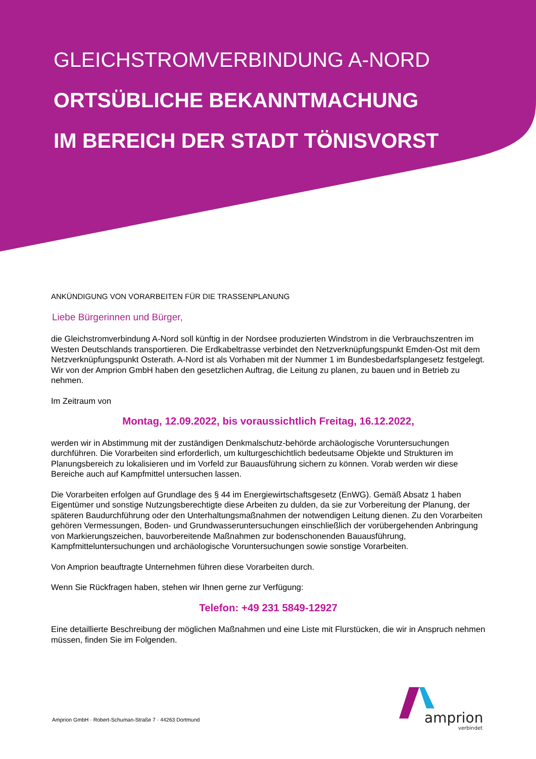GLEICHSTROMVERBINDUNG A-NORD
ORTSÜBLICHE BEKANNTMACHUNG
IM BEREICH DER STADT TÖNISVORST
ANKÜNDIGUNG VON VORARBEITEN FÜR DIE TRASSENPLANUNG
Liebe Bürgerinnen und Bürger,
die Gleichstromverbindung A-Nord soll künftig in der Nordsee produzierten Windstrom in die Verbrauchszentren im Westen Deutschlands transportieren. Die Erdkabeltrasse verbindet den Netzverknüpfungspunkt Emden-Ost mit dem Netzverknüpfungspunkt Osterath. A-Nord ist als Vorhaben mit der Nummer 1 im Bundesbedarfsplangesetz festgelegt. Wir von der Amprion GmbH haben den gesetzlichen Auftrag, die Leitung zu planen, zu bauen und in Betrieb zu nehmen.
Im Zeitraum von
Montag, 12.09.2022, bis voraussichtlich Freitag, 16.12.2022,
werden wir in Abstimmung mit der zuständigen Denkmalschutz-behörde archäologische Voruntersuchungen durchführen. Die Vorarbeiten sind erforderlich, um kulturgeschichtlich bedeutsame Objekte und Strukturen im Planungsbereich zu lokalisieren und im Vorfeld zur Bauausführung sichern zu können. Vorab werden wir diese Bereiche auch auf Kampfmittel untersuchen lassen.
Die Vorarbeiten erfolgen auf Grundlage des § 44 im Energiewirtschaftsgesetz (EnWG). Gemäß Absatz 1 haben Eigentümer und sonstige Nutzungsberechtigte diese Arbeiten zu dulden, da sie zur Vorbereitung der Planung, der späteren Baudurchführung oder den Unterhaltungsmaßnahmen der notwendigen Leitung dienen. Zu den Vorarbeiten gehören Vermessungen, Boden- und Grundwasseruntersuchungen einschließlich der vorübergehenden Anbringung von Markierungszeichen, bauvorbereitende Maßnahmen zur bodenschonenden Bauausführung, Kampfmitteluntersuchungen und archäologische Voruntersuchungen sowie sonstige Vorarbeiten.
Von Amprion beauftragte Unternehmen führen diese Vorarbeiten durch.
Wenn Sie Rückfragen haben, stehen wir Ihnen gerne zur Verfügung:
Telefon: +49 231 5849-12927
Eine detaillierte Beschreibung der möglichen Maßnahmen und eine Liste mit Flurstücken, die wir in Anspruch nehmen müssen, finden Sie im Folgenden.
Amprion GmbH · Robert-Schuman-Straße 7 · 44263 Dortmund
amprion
verbindet